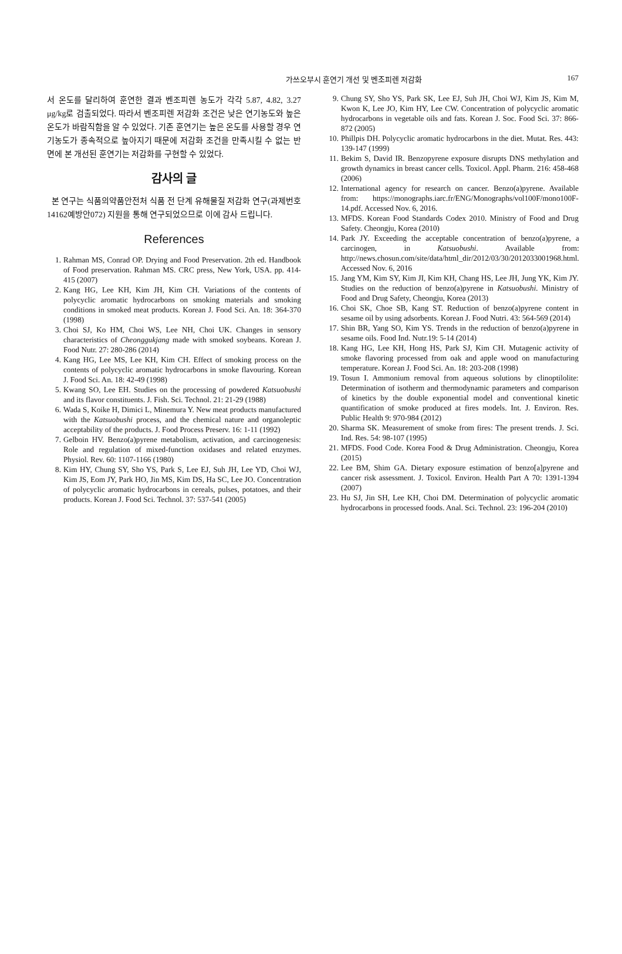가쓰오부시 훈연기 개선 및 벤조피렌 저감화 167
서 온도를 달리하여 훈연한 결과 벤조피렌 농도가 각각 5.87, 4.82, 3.27 μg/kg로 검출되었다. 따라서 벤조피렌 저감화 조건은 낮은 연기농도와 높은 온도가 바람직함을 알 수 있었다. 기존 훈연기는 높은 온도를 사용할 경우 연기농도가 종속적으로 높아지기 때문에 저감화 조건을 만족시킬 수 없는 반면에 본 개선된 훈연기는 저감화를 구현할 수 있었다.
감사의 글
본 연구는 식품의약품안전처 식품 전 단계 유해물질 저감화 연구(과제번호 14162예방안072) 지원을 통해 연구되었으므로 이에 감사 드립니다.
References
1. Rahman MS, Conrad OP. Drying and Food Preservation. 2th ed. Handbook of Food preservation. Rahman MS. CRC press, New York, USA. pp. 414-415 (2007)
2. Kang HG, Lee KH, Kim JH, Kim CH. Variations of the contents of polycyclic aromatic hydrocarbons on smoking materials and smoking conditions in smoked meat products. Korean J. Food Sci. An. 18: 364-370 (1998)
3. Choi SJ, Ko HM, Choi WS, Lee NH, Choi UK. Changes in sensory characteristics of Cheonggukjang made with smoked soybeans. Korean J. Food Nutr. 27: 280-286 (2014)
4. Kang HG, Lee MS, Lee KH, Kim CH. Effect of smoking process on the contents of polycyclic aromatic hydrocarbons in smoke flavouring. Korean J. Food Sci. An. 18: 42-49 (1998)
5. Kwang SO, Lee EH. Studies on the processing of powdered Katsuobushi and its flavor constituents. J. Fish. Sci. Technol. 21: 21-29 (1988)
6. Wada S, Koike H, Dimici L, Minemura Y. New meat products manufactured with the Katsuobushi process, and the chemical nature and organoleptic acceptability of the products. J. Food Process Preserv. 16: 1-11 (1992)
7. Gelboin HV. Benzo(a)pyrene metabolism, activation, and carcinogenesis: Role and regulation of mixed-function oxidases and related enzymes. Physiol. Rev. 60: 1107-1166 (1980)
8. Kim HY, Chung SY, Sho YS, Park S, Lee EJ, Suh JH, Lee YD, Choi WJ, Kim JS, Eom JY, Park HO, Jin MS, Kim DS, Ha SC, Lee JO. Concentration of polycyclic aromatic hydrocarbons in cereals, pulses, potatoes, and their products. Korean J. Food Sci. Technol. 37: 537-541 (2005)
9. Chung SY, Sho YS, Park SK, Lee EJ, Suh JH, Choi WJ, Kim JS, Kim M, Kwon K, Lee JO, Kim HY, Lee CW. Concentration of polycyclic aromatic hydrocarbons in vegetable oils and fats. Korean J. Soc. Food Sci. 37: 866-872 (2005)
10. Phillpis DH. Polycyclic aromatic hydrocarbons in the diet. Mutat. Res. 443: 139-147 (1999)
11. Bekim S, David IR. Benzopyrene exposure disrupts DNS methylation and growth dynamics in breast cancer cells. Toxicol. Appl. Pharm. 216: 458-468 (2006)
12. International agency for research on cancer. Benzo(a)pyrene. Available from: https://monographs.iarc.fr/ENG/Monographs/vol100F/mono100F-14.pdf. Accessed Nov. 6, 2016.
13. MFDS. Korean Food Standards Codex 2010. Ministry of Food and Drug Safety. Cheongju, Korea (2010)
14. Park JY. Exceeding the acceptable concentration of benzo(a)pyrene, a carcinogen, in Katsuobushi. Available from: http://news.chosun.com/site/data/html_dir/2012/03/30/2012033001968.html. Accessed Nov. 6, 2016
15. Jang YM, Kim SY, Kim JI, Kim KH, Chang HS, Lee JH, Jung YK, Kim JY. Studies on the reduction of benzo(a)pyrene in Katsuobushi. Ministry of Food and Drug Safety, Cheongju, Korea (2013)
16. Choi SK, Choe SB, Kang ST. Reduction of benzo(a)pyrene content in sesame oil by using adsorbents. Korean J. Food Nutri. 43: 564-569 (2014)
17. Shin BR, Yang SO, Kim YS. Trends in the reduction of benzo(a)pyrene in sesame oils. Food Ind. Nutr.19: 5-14 (2014)
18. Kang HG, Lee KH, Hong HS, Park SJ, Kim CH. Mutagenic activity of smoke flavoring processed from oak and apple wood on manufacturing temperature. Korean J. Food Sci. An. 18: 203-208 (1998)
19. Tosun I. Ammonium removal from aqueous solutions by clinoptilolite: Determination of isotherm and thermodynamic parameters and comparison of kinetics by the double exponential model and conventional kinetic quantification of smoke produced at fires models. Int. J. Environ. Res. Public Health 9: 970-984 (2012)
20. Sharma SK. Measurement of smoke from fires: The present trends. J. Sci. Ind. Res. 54: 98-107 (1995)
21. MFDS. Food Code. Korea Food & Drug Administration. Cheongju, Korea (2015)
22. Lee BM, Shim GA. Dietary exposure estimation of benzo[a]pyrene and cancer risk assessment. J. Toxicol. Environ. Health Part A 70: 1391-1394 (2007)
23. Hu SJ, Jin SH, Lee KH, Choi DM. Determination of polycyclic aromatic hydrocarbons in processed foods. Anal. Sci. Technol. 23: 196-204 (2010)